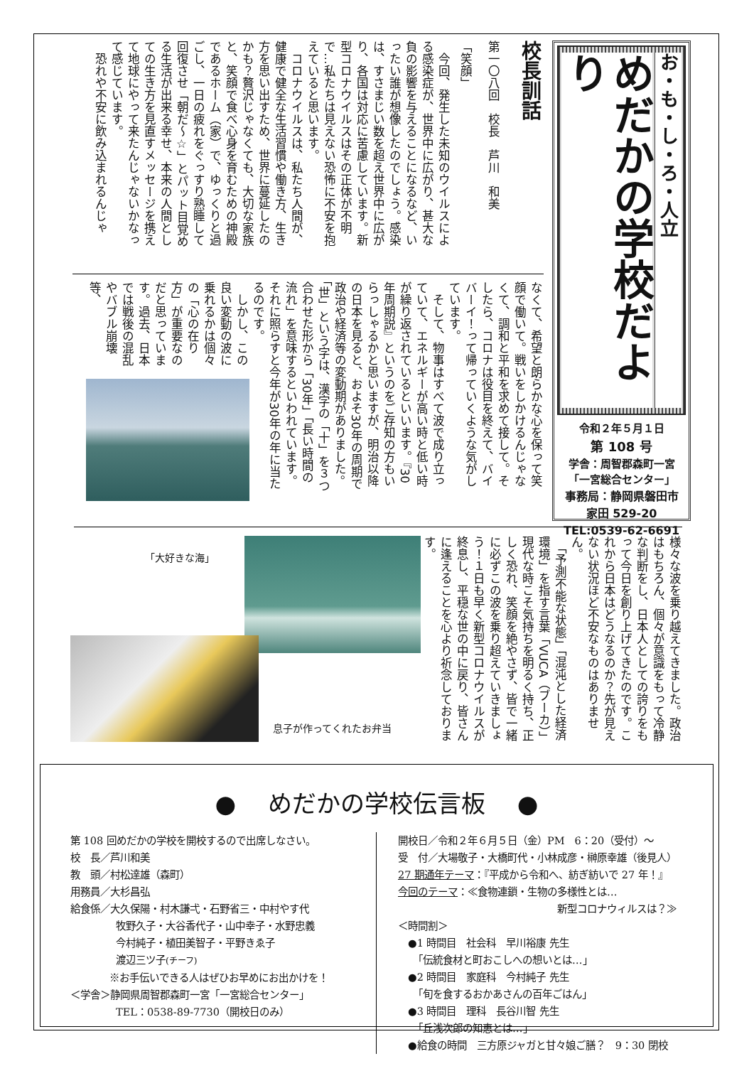お・も・し・ろ・人立
めだかの学校だより
令和２年５月１日
第 108 号
学舎：周智郡森町一宮
「一宮総合センター」
事務局：静岡県磐田市
家田 529-20
TEL:0539-62-6691
校長訓話
第一〇八回　校長　芦川　和美
「笑顔」
　今回、発生した未知のウイルスによる感染症が、世界中に広がり、甚大な負の影響を与えることになるなど、いったい誰が想像したのでしょう。感染は、すさまじい数を超え世界中に広がり、各国は対応に苦慮しています。新型コロナウイルスはその正体が不明で…私たちは見えない恐怖に不安を抱えていると思います。
　コロナウイルスは、私たち人間が、健康で健全な生活習慣や働き方、生き方を思い出すため、世界に蔓延したのかも？贅沢じゃなくても、大切な家族と、笑顔で食べ心身を育むための神殿であるホーム（家）で、ゆっくりと過ごし、一日の疲れをぐっすり熟睡して回復させ「朝だ～☆」とパット目覚める生活が出来る幸せ、本来の人間としての生き方を見直すメッセージを携えて地球にやって来たんじゃないかなって感じています。
　恐れや不安に飲み込まれるんじゃ
なくて、希望と朗らかな心を保って笑顔で働いて。戦いをしかけるんじゃなくて、調和と平和を求めて接して。そしたら、コロナは役目を終えて、バイバーイ！って帰っていくような気がしています。
　そして、物事はすべて波で成り立っていて、エネルギーが高い時と低い時が繰り返されているといいます。『30年周期説』というのをご存知の方もいらっしゃるかと思いますが、明治以降の日本を見ると、およそ30年の周期で政治や経済等の変動期がありました。「世」という字は、漢字の「十」を３つ合わせた形から「30年」「長い時間の流れ」を意味するといわれています。それに照らすと今年が30年の年に当たるのです。
　しかし、この良い変動の波に乗れるかは個々の「心の在り方」が重要なのだと思っています。過去、日本では戦後の混乱やバブル崩壊等、
様々な波を乗り越えてきました。政治はもちろん、個々が意識をもって冷静な判断をし、日本人としての誇りをもって今日を創り上げてきたのです。これから日本はどうなるのか？先が見えない状況ほど不安なものはありません。
　「予測不能な状態」「混沌とした経済環境」を指す言葉「VUCA（ブーカ）」現代な時こそ気持ちを明るく持ち、正しく恐れ、笑顔を絶やさず、皆で一緒に必ずこの波を乗り超えていきましょう！１日も早く新型コロナウイルスが終息し、平穏な世の中に戻り、皆さんに逢えることを心より祈念しております。
「大好きな海」
息子が作ってくれたお弁当
● 　めだかの学校伝言板　 ●
第 108 回めだかの学校を開校するので出席しなさい。
校　長／芦川和美
教　頭／村松達雄（森町）
用務員／大杉昌弘
給食係／大久保陽・村木謙弌・石野省三・中村やす代
牧野久子・大谷香代子・山中幸子・水野忠義
今村純子・植田美智子・平野きゑ子
渡辺三ツ子(チーフ)
※お手伝いできる人はぜひお早めにお出かけを！
＜学舎＞静岡県周智郡森町一宮「一宮総合センター」
TEL：0538-89-7730（開校日のみ）
開校日／令和２年６月５日（金）PM　6：20（受付）～
受　付／大場敬子・大橋町代・小林成彦・榊原幸雄（後見人）
27 期通年テーマ：『平成から令和へ、紡ぎ紡いで 27 年！』
今回のテーマ：≪食物連鎖・生物の多様性とは…
新型コロナウィルスは？≫
＜時間割＞
　●1 時間目　社会科　早川裕康 先生
　　「伝統食材と町おこしへの想いとは…」
　●2 時間目　家庭科　今村純子 先生
　　「旬を食するおかあさんの百年ごはん」
　●3 時間目　理科　長谷川智 先生
　　「丘浅次郎の知恵とは…」
　●給食の時間　三方原ジャガと甘々娘ご膳？　9：30 閉校